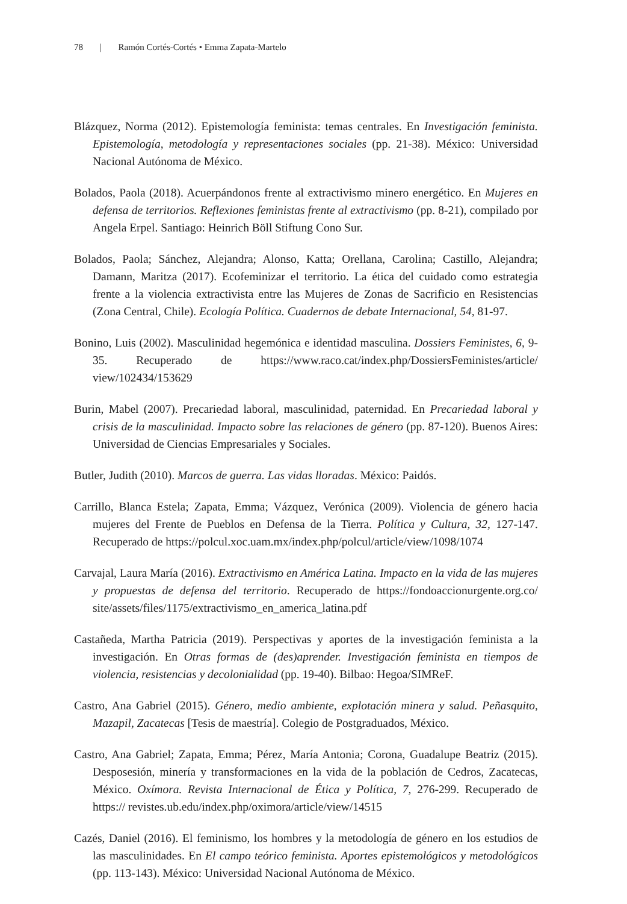78 | Ramón Cortés-Cortés • Emma Zapata-Martelo
Blázquez, Norma (2012). Epistemología feminista: temas centrales. En Investigación feminista. Epistemología, metodología y representaciones sociales (pp. 21-38). México: Universidad Nacional Autónoma de México.
Bolados, Paola (2018). Acuerpándonos frente al extractivismo minero energético. En Mujeres en defensa de territorios. Reflexiones feministas frente al extractivismo (pp. 8-21), compilado por Angela Erpel. Santiago: Heinrich Böll Stiftung Cono Sur.
Bolados, Paola; Sánchez, Alejandra; Alonso, Katta; Orellana, Carolina; Castillo, Alejandra; Damann, Maritza (2017). Ecofeminizar el territorio. La ética del cuidado como estrategia frente a la violencia extractivista entre las Mujeres de Zonas de Sacrificio en Resistencias (Zona Central, Chile). Ecología Política. Cuadernos de debate Internacional, 54, 81-97.
Bonino, Luis (2002). Masculinidad hegemónica e identidad masculina. Dossiers Feministes, 6, 9-35. Recuperado de https://www.raco.cat/index.php/DossiersFeministes/article/ view/102434/153629
Burin, Mabel (2007). Precariedad laboral, masculinidad, paternidad. En Precariedad laboral y crisis de la masculinidad. Impacto sobre las relaciones de género (pp. 87-120). Buenos Aires: Universidad de Ciencias Empresariales y Sociales.
Butler, Judith (2010). Marcos de guerra. Las vidas lloradas. México: Paidós.
Carrillo, Blanca Estela; Zapata, Emma; Vázquez, Verónica (2009). Violencia de género hacia mujeres del Frente de Pueblos en Defensa de la Tierra. Política y Cultura, 32, 127-147. Recuperado de https://polcul.xoc.uam.mx/index.php/polcul/article/view/1098/1074
Carvajal, Laura María (2016). Extractivismo en América Latina. Impacto en la vida de las mujeres y propuestas de defensa del territorio. Recuperado de https://fondoaccionurgente.org.co/ site/assets/files/1175/extractivismo_en_america_latina.pdf
Castañeda, Martha Patricia (2019). Perspectivas y aportes de la investigación feminista a la investigación. En Otras formas de (des)aprender. Investigación feminista en tiempos de violencia, resistencias y decolonialidad (pp. 19-40). Bilbao: Hegoa/SIMReF.
Castro, Ana Gabriel (2015). Género, medio ambiente, explotación minera y salud. Peñasquito, Mazapil, Zacatecas [Tesis de maestría]. Colegio de Postgraduados, México.
Castro, Ana Gabriel; Zapata, Emma; Pérez, María Antonia; Corona, Guadalupe Beatriz (2015). Desposesión, minería y transformaciones en la vida de la población de Cedros, Zacatecas, México. Oxímora. Revista Internacional de Ética y Política, 7, 276-299. Recuperado de https:// revistes.ub.edu/index.php/oximora/article/view/14515
Cazés, Daniel (2016). El feminismo, los hombres y la metodología de género en los estudios de las masculinidades. En El campo teórico feminista. Aportes epistemológicos y metodológicos (pp. 113-143). México: Universidad Nacional Autónoma de México.